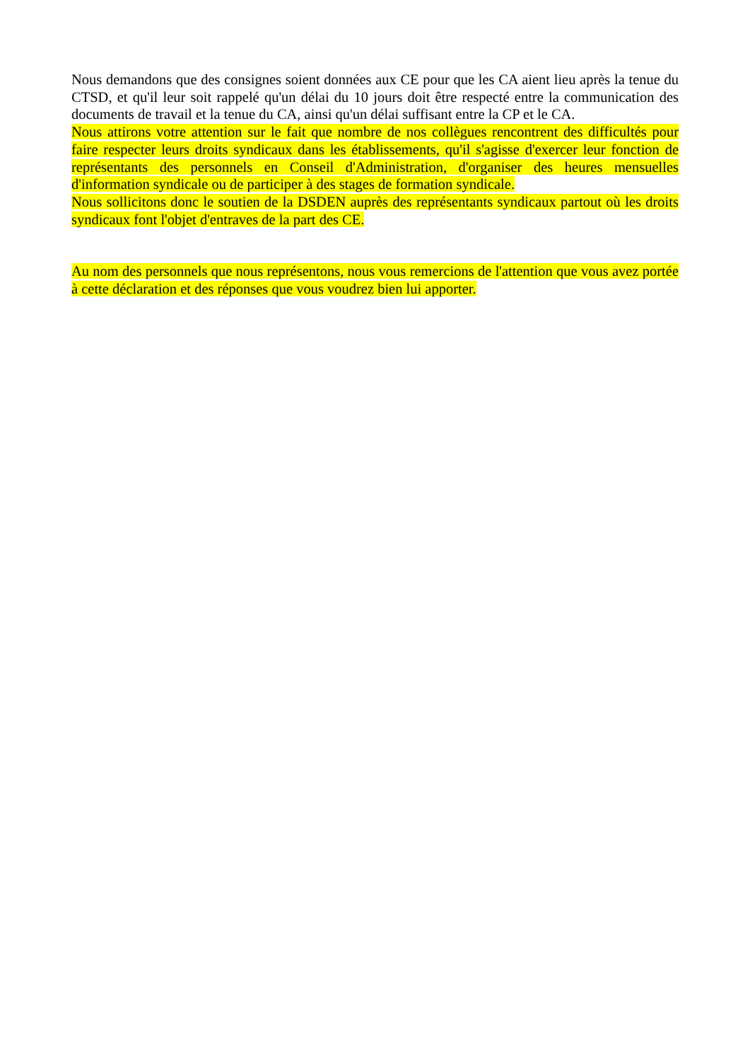Nous demandons que des consignes soient données aux CE pour que les CA aient lieu après la tenue du CTSD, et qu'il leur soit rappelé qu'un délai du 10 jours doit être respecté entre la communication des documents de travail et la tenue du CA, ainsi qu'un délai suffisant entre la CP et le CA.
Nous attirons votre attention sur le fait que nombre de nos collègues rencontrent des difficultés pour faire respecter leurs droits syndicaux dans les établissements, qu'il s'agisse d'exercer leur fonction de représentants des personnels en Conseil d'Administration, d'organiser des heures mensuelles d'information syndicale ou de participer à des stages de formation syndicale.
Nous sollicitons donc le soutien de la DSDEN auprès des représentants syndicaux partout où les droits syndicaux font l'objet d'entraves de la part des CE.
Au nom des personnels que nous représentons, nous vous remercions de l'attention que vous avez portée à cette déclaration et des réponses que vous voudrez bien lui apporter.